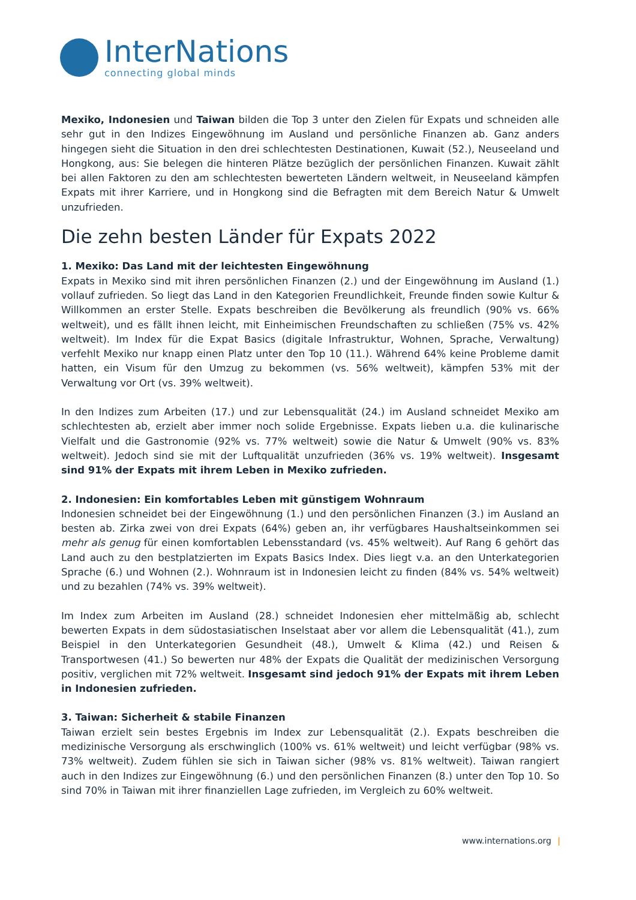InterNations
connecting global minds
Mexiko, Indonesien und Taiwan bilden die Top 3 unter den Zielen für Expats und schneiden alle sehr gut in den Indizes Eingewöhnung im Ausland und persönliche Finanzen ab. Ganz anders hingegen sieht die Situation in den drei schlechtesten Destinationen, Kuwait (52.), Neuseeland und Hongkong, aus: Sie belegen die hinteren Plätze bezüglich der persönlichen Finanzen. Kuwait zählt bei allen Faktoren zu den am schlechtesten bewerteten Ländern weltweit, in Neuseeland kämpfen Expats mit ihrer Karriere, und in Hongkong sind die Befragten mit dem Bereich Natur & Umwelt unzufrieden.
Die zehn besten Länder für Expats 2022
1. Mexiko: Das Land mit der leichtesten Eingewöhnung
Expats in Mexiko sind mit ihren persönlichen Finanzen (2.) und der Eingewöhnung im Ausland (1.) vollauf zufrieden. So liegt das Land in den Kategorien Freundlichkeit, Freunde finden sowie Kultur & Willkommen an erster Stelle. Expats beschreiben die Bevölkerung als freundlich (90% vs. 66% weltweit), und es fällt ihnen leicht, mit Einheimischen Freundschaften zu schließen (75% vs. 42% weltweit). Im Index für die Expat Basics (digitale Infrastruktur, Wohnen, Sprache, Verwaltung) verfehlt Mexiko nur knapp einen Platz unter den Top 10 (11.). Während 64% keine Probleme damit hatten, ein Visum für den Umzug zu bekommen (vs. 56% weltweit), kämpfen 53% mit der Verwaltung vor Ort (vs. 39% weltweit).
In den Indizes zum Arbeiten (17.) und zur Lebensqualität (24.) im Ausland schneidet Mexiko am schlechtesten ab, erzielt aber immer noch solide Ergebnisse. Expats lieben u.a. die kulinarische Vielfalt und die Gastronomie (92% vs. 77% weltweit) sowie die Natur & Umwelt (90% vs. 83% weltweit). Jedoch sind sie mit der Luftqualität unzufrieden (36% vs. 19% weltweit). Insgesamt sind 91% der Expats mit ihrem Leben in Mexiko zufrieden.
2. Indonesien: Ein komfortables Leben mit günstigem Wohnraum
Indonesien schneidet bei der Eingewöhnung (1.) und den persönlichen Finanzen (3.) im Ausland an besten ab. Zirka zwei von drei Expats (64%) geben an, ihr verfügbares Haushaltseinkommen sei mehr als genug für einen komfortablen Lebensstandard (vs. 45% weltweit). Auf Rang 6 gehört das Land auch zu den bestplatzierten im Expats Basics Index. Dies liegt v.a. an den Unterkategorien Sprache (6.) und Wohnen (2.). Wohnraum ist in Indonesien leicht zu finden (84% vs. 54% weltweit) und zu bezahlen (74% vs. 39% weltweit).
Im Index zum Arbeiten im Ausland (28.) schneidet Indonesien eher mittelmäßig ab, schlecht bewerten Expats in dem südostasiatischen Inselstaat aber vor allem die Lebensqualität (41.), zum Beispiel in den Unterkategorien Gesundheit (48.), Umwelt & Klima (42.) und Reisen & Transportwesen (41.) So bewerten nur 48% der Expats die Qualität der medizinischen Versorgung positiv, verglichen mit 72% weltweit. Insgesamt sind jedoch 91% der Expats mit ihrem Leben in Indonesien zufrieden.
3. Taiwan: Sicherheit & stabile Finanzen
Taiwan erzielt sein bestes Ergebnis im Index zur Lebensqualität (2.). Expats beschreiben die medizinische Versorgung als erschwinglich (100% vs. 61% weltweit) und leicht verfügbar (98% vs. 73% weltweit). Zudem fühlen sie sich in Taiwan sicher (98% vs. 81% weltweit). Taiwan rangiert auch in den Indizes zur Eingewöhnung (6.) und den persönlichen Finanzen (8.) unter den Top 10. So sind 70% in Taiwan mit ihrer finanziellen Lage zufrieden, im Vergleich zu 60% weltweit.
www.internations.org |